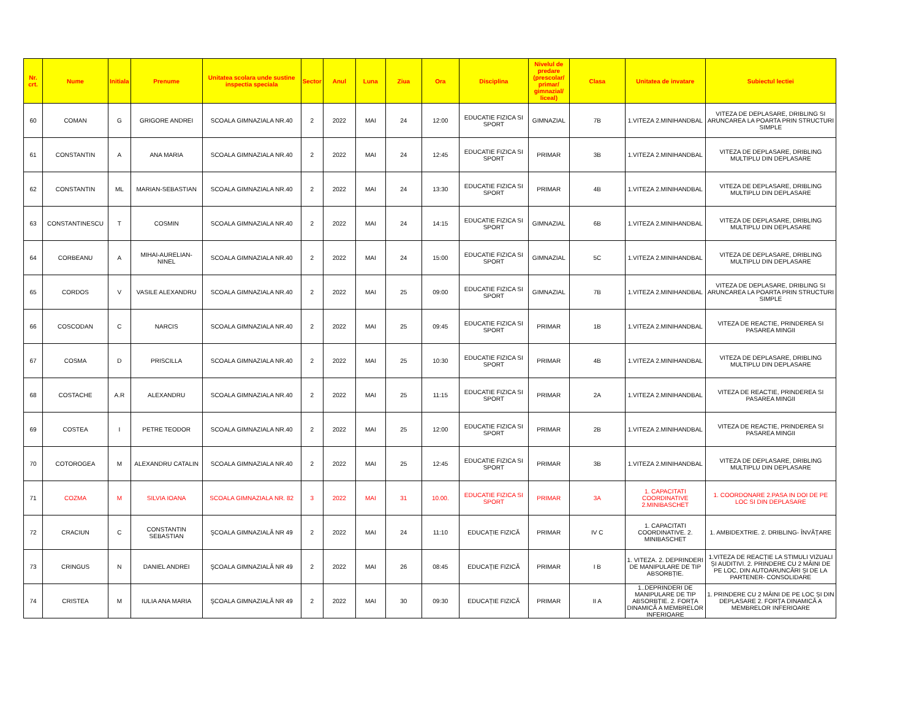| Nr. crt. | Nume | Initiala | Prenume | Unitatea scolara unde sustine inspectia speciala | Sector | Anul | Luna | Ziua | Ora | Disciplina | Nivelul de predare (prescolar/ primar/ gimnazial/ liceal) | Clasa | Unitatea de invatare | Subiectul lectiei |
| --- | --- | --- | --- | --- | --- | --- | --- | --- | --- | --- | --- | --- | --- | --- |
| 60 | COMAN | G | GRIGORE ANDREI | SCOALA GIMNAZIALA NR.40 | 2 | 2022 | MAI | 24 | 12:00 | EDUCATIE FIZICA SI SPORT | GIMNAZIAL | 7B | 1.VITEZA 2.MINIHANDBAL | VITEZA DE DEPLASARE, DRIBLING SI ARUNCAREA LA POARTA PRIN STRUCTURI SIMPLE |
| 61 | CONSTANTIN | A | ANA MARIA | SCOALA GIMNAZIALA NR.40 | 2 | 2022 | MAI | 24 | 12:45 | EDUCATIE FIZICA SI SPORT | PRIMAR | 3B | 1.VITEZA 2.MINIHANDBAL | VITEZA DE DEPLASARE, DRIBLING MULTIPLU DIN DEPLASARE |
| 62 | CONSTANTIN | ML | MARIAN-SEBASTIAN | SCOALA GIMNAZIALA NR.40 | 2 | 2022 | MAI | 24 | 13:30 | EDUCATIE FIZICA SI SPORT | PRIMAR | 4B | 1.VITEZA 2.MINIHANDBAL | VITEZA DE DEPLASARE, DRIBLING MULTIPLU DIN DEPLASARE |
| 63 | CONSTANTINESCU | T | COSMIN | SCOALA GIMNAZIALA NR.40 | 2 | 2022 | MAI | 24 | 14:15 | EDUCATIE FIZICA SI SPORT | GIMNAZIAL | 6B | 1.VITEZA 2.MINIHANDBAL | VITEZA DE DEPLASARE, DRIBLING MULTIPLU DIN DEPLASARE |
| 64 | CORBEANU | A | MIHAI-AURELIAN-NINEL | SCOALA GIMNAZIALA NR.40 | 2 | 2022 | MAI | 24 | 15:00 | EDUCATIE FIZICA SI SPORT | GIMNAZIAL | 5C | 1.VITEZA 2.MINIHANDBAL | VITEZA DE DEPLASARE, DRIBLING MULTIPLU DIN DEPLASARE |
| 65 | CORDOS | V | VASILE ALEXANDRU | SCOALA GIMNAZIALA NR.40 | 2 | 2022 | MAI | 25 | 09:00 | EDUCATIE FIZICA SI SPORT | GIMNAZIAL | 7B | 1.VITEZA 2.MINIHANDBAL | VITEZA DE DEPLASARE, DRIBLING SI ARUNCAREA LA POARTA PRIN STRUCTURI SIMPLE |
| 66 | COSCODAN | C | NARCIS | SCOALA GIMNAZIALA NR.40 | 2 | 2022 | MAI | 25 | 09:45 | EDUCATIE FIZICA SI SPORT | PRIMAR | 1B | 1.VITEZA 2.MINIHANDBAL | VITEZA DE REACTIE, PRINDEREA SI PASAREA MINGII |
| 67 | COSMA | D | PRISCILLA | SCOALA GIMNAZIALA NR.40 | 2 | 2022 | MAI | 25 | 10:30 | EDUCATIE FIZICA SI SPORT | PRIMAR | 4B | 1.VITEZA 2.MINIHANDBAL | VITEZA DE DEPLASARE, DRIBLING MULTIPLU DIN DEPLASARE |
| 68 | COSTACHE | A.R | ALEXANDRU | SCOALA GIMNAZIALA NR.40 | 2 | 2022 | MAI | 25 | 11:15 | EDUCATIE FIZICA SI SPORT | PRIMAR | 2A | 1.VITEZA 2.MINIHANDBAL | VITEZA DE REACTIE, PRINDEREA SI PASAREA MINGII |
| 69 | COSTEA | I | PETRE TEODOR | SCOALA GIMNAZIALA NR.40 | 2 | 2022 | MAI | 25 | 12:00 | EDUCATIE FIZICA SI SPORT | PRIMAR | 2B | 1.VITEZA 2.MINIHANDBAL | VITEZA DE REACTIE, PRINDEREA SI PASAREA MINGII |
| 70 | COTOROGEA | M | ALEXANDRU CATALIN | SCOALA GIMNAZIALA NR.40 | 2 | 2022 | MAI | 25 | 12:45 | EDUCATIE FIZICA SI SPORT | PRIMAR | 3B | 1.VITEZA 2.MINIHANDBAL | VITEZA DE DEPLASARE, DRIBLING MULTIPLU DIN DEPLASARE |
| 71 | COZMA | M | SILVIA IOANA | SCOALA GIMNAZIALA NR. 82 | 3 | 2022 | MAI | 31 | 10.00. | EDUCATIE FIZICA SI SPORT | PRIMAR | 3A | 1. CAPACITATI COORDINATIVE 2.MINIBASCHET | 1. COORDONARE 2.PASA IN DOI DE PE LOC SI DIN DEPLASARE |
| 72 | CRACIUN | C | CONSTANTIN SEBASTIAN | ŞCOALA GIMNAZIALĂ NR 49 | 2 | 2022 | MAI | 24 | 11:10 | EDUCAȚIE FIZICĂ | PRIMAR | IV C | 1. CAPACITATI COORDINATIVE. 2. MINIBASCHET | 1. AMBIDEXTRIE. 2. DRIBLING- ÎNVĂȚARE |
| 73 | CRINGUS | N | DANIEL ANDREI | ŞCOALA GIMNAZIALĂ NR 49 | 2 | 2022 | MAI | 26 | 08:45 | EDUCAȚIE FIZICĂ | PRIMAR | I B | 1. VITEZA. 2. DEPRINDERI DE MANIPULARE DE TIP ABSORBȚIE. | 1.VITEZA DE REACȚIE LA STIMULI VIZUALI ȘI AUDITIVI. 2. PRINDERE CU 2 MÂINI DE PE LOC, DIN AUTOARUNCĂRI ȘI DE LA PARTENER- CONSOLIDARE |
| 74 | CRISTEA | M | IULIA ANA MARIA | ŞCOALA GIMNAZIALĂ NR 49 | 2 | 2022 | MAI | 30 | 09:30 | EDUCAȚIE FIZICĂ | PRIMAR | II A | 1..DEPRINDERI DE MANIPULARE DE TIP ABSORBȚIE. 2. FORȚA DINAMICĂ A MEMBRELOR INFERIOARE | 1. PRINDERE CU 2 MÂINI DE PE LOC ȘI DIN DEPLASARE 2. FORȚA DINAMICĂ A MEMBRELOR INFERIOARE |